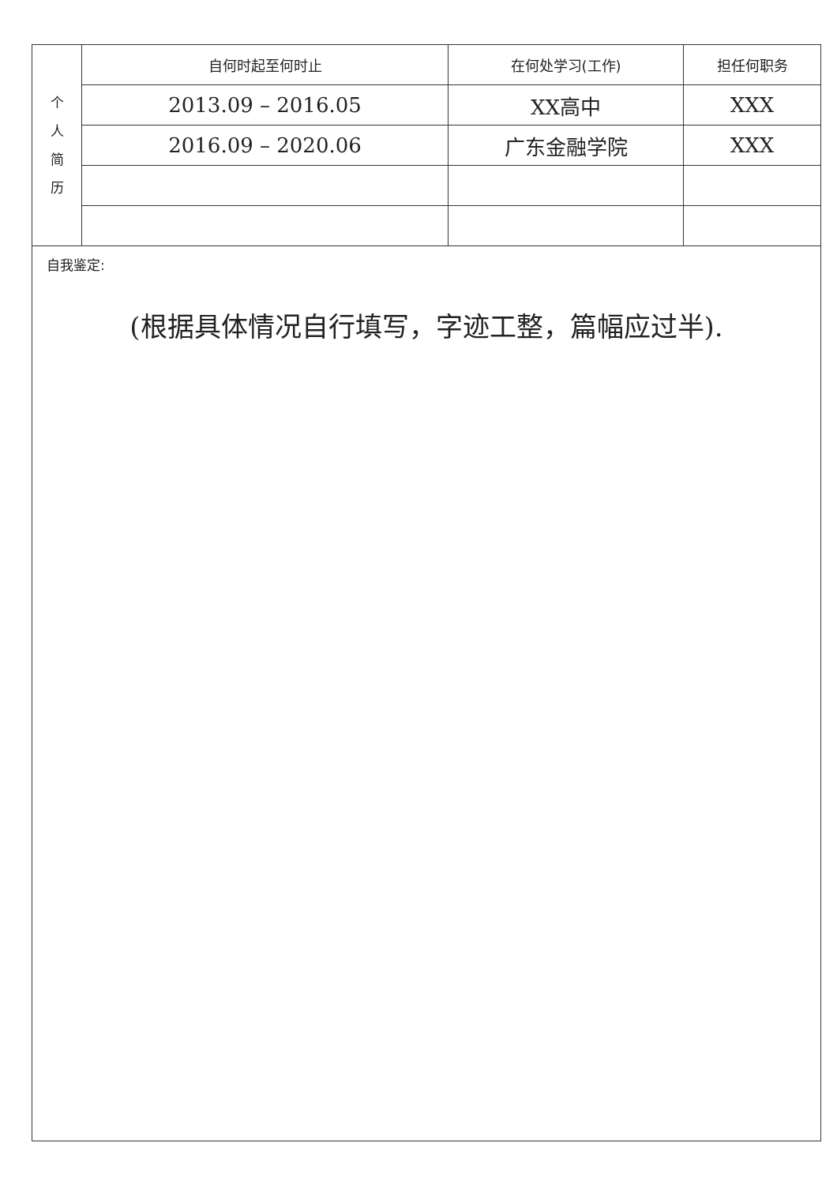| 个 人 简 历 | 自何时起至何时止 | 在何处学习(工作) | 担任何职务 |
| | 2013.09 – 2016.05 | XX高中 | XXX |
| | 2016.09 – 2020.06 | 广东金融学院 | XXX |
自我鉴定:
(根据具体情况自行填写，字迹工整，篇幅应过半).